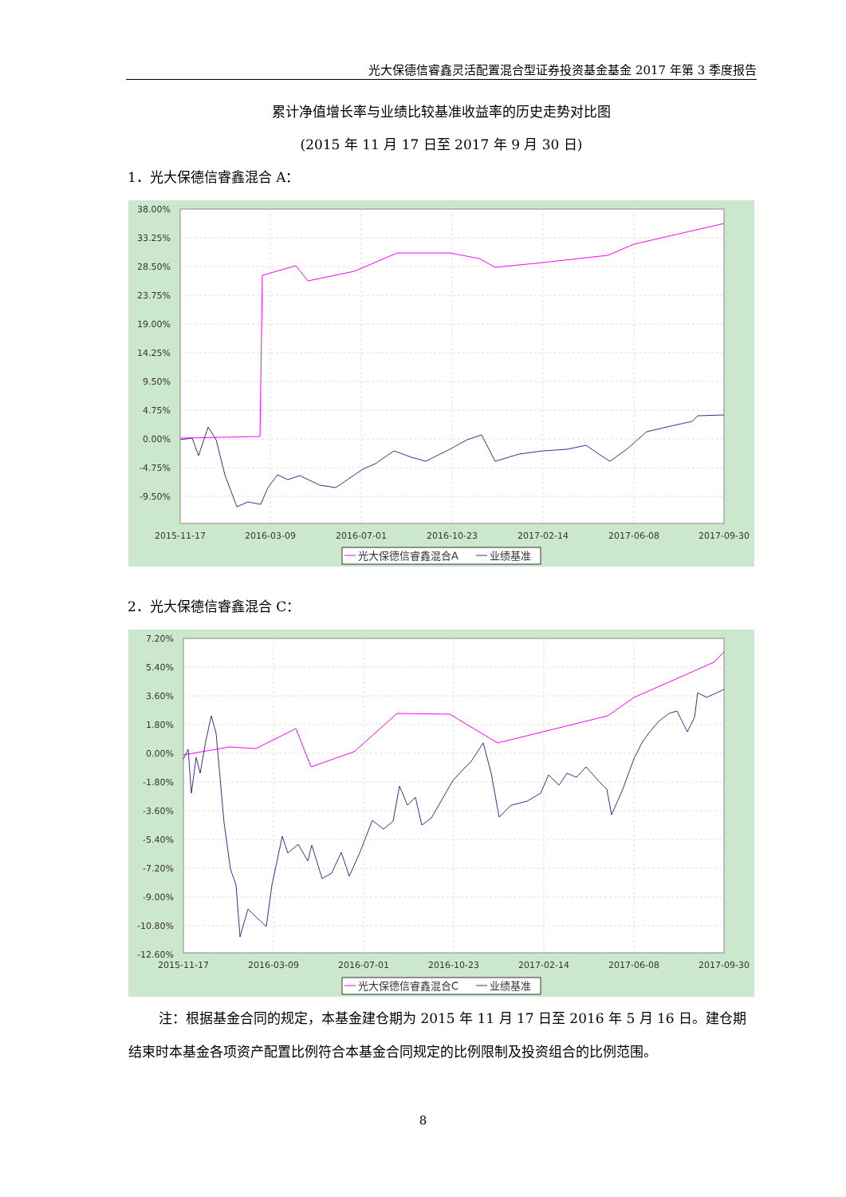光大保德信睿鑫灵活配置混合型证券投资基金基金 2017 年第 3 季度报告
累计净值增长率与业绩比较基准收益率的历史走势对比图
(2015 年 11 月 17 日至 2017 年 9 月 30 日)
1．光大保德信睿鑫混合 A：
38.00%
33.25%
28.50%
23.75%
19.00%
14.25%
9.50%
4.75%
0.00%
-4.75%
-9.50%
2015-11-17
2016-03-09
2016-07-01
2016-10-23
2017-02-14
2017-06-08
2017-09-30
光大保德信睿鑫混合A
业绩基准
2．光大保德信睿鑫混合 C：
7.20%
5.40%
3.60%
1.80%
0.00%
-1.80%
-3.60%
-5.40%
-7.20%
-9.00%
-10.80%
-12.60%
2015-11-17
2016-03-09
2016-07-01
2016-10-23
2017-02-14
2017-06-08
2017-09-30
光大保德信睿鑫混合C
业绩基准
注：根据基金合同的规定，本基金建仓期为 2015 年 11 月 17 日至 2016 年 5 月 16 日。建仓期结束时本基金各项资产配置比例符合本基金合同规定的比例限制及投资组合的比例范围。
8